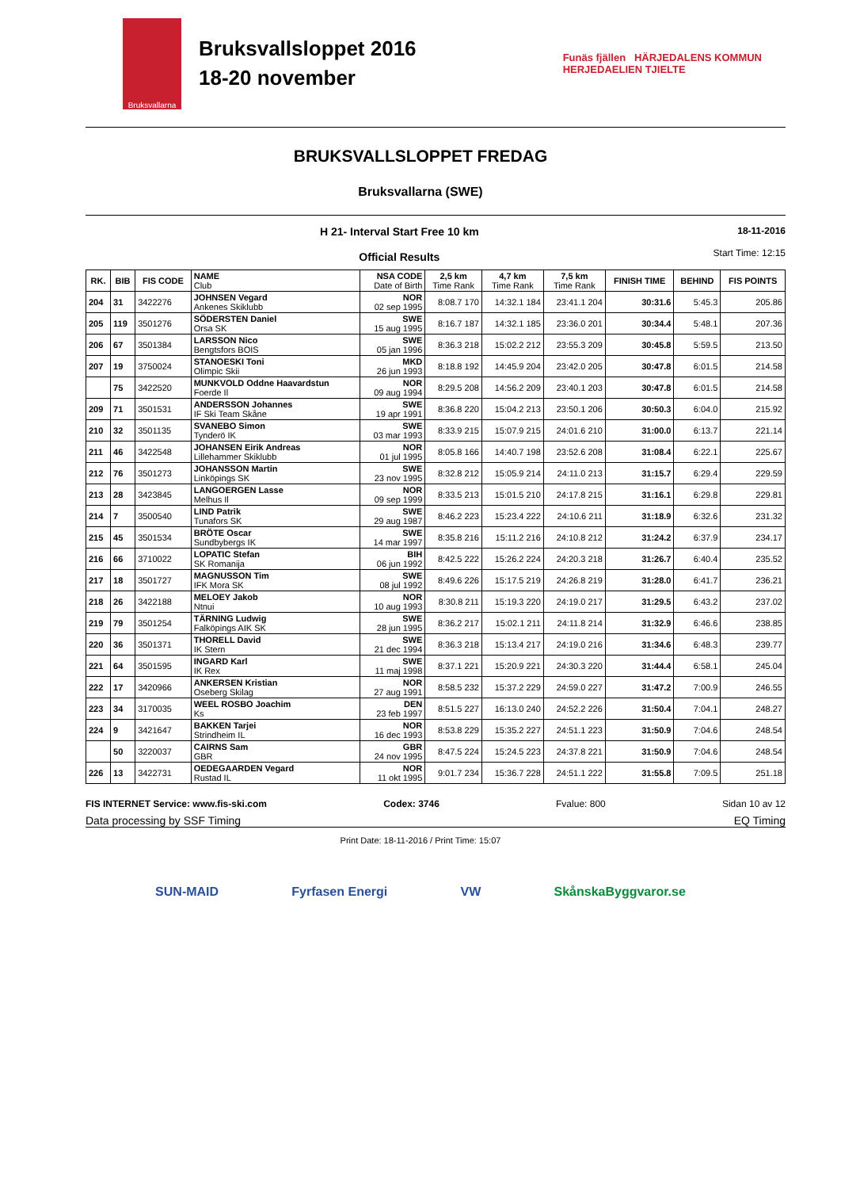Bruksvallarna
Bruksvallsloppet 2016
18-20 november
Funäs fjällen HÄRJEDALENS KOMMUN
HERJEDAELIEN TJIELTE
BRUKSVALLSLOPPET FREDAG
Bruksvallarna (SWE)
H 21- Interval Start Free 10 km
Official Results
18-11-2016
Start Time: 12:15
| RK. | BIB | FIS CODE | NAME Club | NSA CODE Date of Birth | 2,5 km Time Rank | 4,7 km Time Rank | 7,5 km Time Rank | FINISH TIME | BEHIND | FIS POINTS |
| --- | --- | --- | --- | --- | --- | --- | --- | --- | --- | --- |
| 204 | 31 | 3422276 | JOHNSEN Vegard Ankenes Skiklubb | NOR 02 sep 1995 | 8:08.7 170 | 14:32.1 184 | 23:41.1 204 | 30:31.6 | 5:45.3 | 205.86 |
| 205 | 119 | 3501276 | SÖDERSTEN Daniel Orsa SK | SWE 15 aug 1995 | 8:16.7 187 | 14:32.1 185 | 23:36.0 201 | 30:34.4 | 5:48.1 | 207.36 |
| 206 | 67 | 3501384 | LARSSON Nico Bengtsfors BOIS | SWE 05 jan 1996 | 8:36.3 218 | 15:02.2 212 | 23:55.3 209 | 30:45.8 | 5:59.5 | 213.50 |
| 207 | 19 | 3750024 | STANOESKI Toni Olimpic Skii | MKD 26 jun 1993 | 8:18.8 192 | 14:45.9 204 | 23:42.0 205 | 30:47.8 | 6:01.5 | 214.58 |
| | 75 | 3422520 | MUNKVOLD Oddne Haavardstun Foerde Il | NOR 09 aug 1994 | 8:29.5 208 | 14:56.2 209 | 23:40.1 203 | 30:47.8 | 6:01.5 | 214.58 |
| 209 | 71 | 3501531 | ANDERSSON Johannes IF Ski Team Skåne | SWE 19 apr 1991 | 8:36.8 220 | 15:04.2 213 | 23:50.1 206 | 30:50.3 | 6:04.0 | 215.92 |
| 210 | 32 | 3501135 | SVANEBO Simon Tynderö IK | SWE 03 mar 1993 | 8:33.9 215 | 15:07.9 215 | 24:01.6 210 | 31:00.0 | 6:13.7 | 221.14 |
| 211 | 46 | 3422548 | JOHANSEN Eirik Andreas Lillehammer Skiklubb | NOR 01 jul 1995 | 8:05.8 166 | 14:40.7 198 | 23:52.6 208 | 31:08.4 | 6:22.1 | 225.67 |
| 212 | 76 | 3501273 | JOHANSSON Martin Linköpings SK | SWE 23 nov 1995 | 8:32.8 212 | 15:05.9 214 | 24:11.0 213 | 31:15.7 | 6:29.4 | 229.59 |
| 213 | 28 | 3423845 | LANGOERGEN Lasse Melhus Il | NOR 09 sep 1999 | 8:33.5 213 | 15:01.5 210 | 24:17.8 215 | 31:16.1 | 6:29.8 | 229.81 |
| 214 | 7 | 3500540 | LIND Patrik Tunafors SK | SWE 29 aug 1987 | 8:46.2 223 | 15:23.4 222 | 24:10.6 211 | 31:18.9 | 6:32.6 | 231.32 |
| 215 | 45 | 3501534 | BRÖTE Oscar Sundbybergs IK | SWE 14 mar 1997 | 8:35.8 216 | 15:11.2 216 | 24:10.8 212 | 31:24.2 | 6:37.9 | 234.17 |
| 216 | 66 | 3710022 | LOPATIC Stefan SK Romanija | BIH 06 jun 1992 | 8:42.5 222 | 15:26.2 224 | 24:20.3 218 | 31:26.7 | 6:40.4 | 235.52 |
| 217 | 18 | 3501727 | MAGNUSSON Tim IFK Mora SK | SWE 08 jul 1992 | 8:49.6 226 | 15:17.5 219 | 24:26.8 219 | 31:28.0 | 6:41.7 | 236.21 |
| 218 | 26 | 3422188 | MELOEY Jakob Ntnui | NOR 10 aug 1993 | 8:30.8 211 | 15:19.3 220 | 24:19.0 217 | 31:29.5 | 6:43.2 | 237.02 |
| 219 | 79 | 3501254 | TÄRNING Ludwig Falköpings AIK SK | SWE 28 jun 1995 | 8:36.2 217 | 15:02.1 211 | 24:11.8 214 | 31:32.9 | 6:46.6 | 238.85 |
| 220 | 36 | 3501371 | THORELL David IK Stern | SWE 21 dec 1994 | 8:36.3 218 | 15:13.4 217 | 24:19.0 216 | 31:34.6 | 6:48.3 | 239.77 |
| 221 | 64 | 3501595 | INGARD Karl IK Rex | SWE 11 maj 1998 | 8:37.1 221 | 15:20.9 221 | 24:30.3 220 | 31:44.4 | 6:58.1 | 245.04 |
| 222 | 17 | 3420966 | ANKERSEN Kristian Oseberg Skilag | NOR 27 aug 1991 | 8:58.5 232 | 15:37.2 229 | 24:59.0 227 | 31:47.2 | 7:00.9 | 246.55 |
| 223 | 34 | 3170035 | WEEL ROSBO Joachim Ks | DEN 23 feb 1997 | 8:51.5 227 | 16:13.0 240 | 24:52.2 226 | 31:50.4 | 7:04.1 | 248.27 |
| 224 | 9 | 3421647 | BAKKEN Tarjei Strindheim IL | NOR 16 dec 1993 | 8:53.8 229 | 15:35.2 227 | 24:51.1 223 | 31:50.9 | 7:04.6 | 248.54 |
| | 50 | 3220037 | CAIRNS Sam GBR | GBR 24 nov 1995 | 8:47.5 224 | 15:24.5 223 | 24:37.8 221 | 31:50.9 | 7:04.6 | 248.54 |
| 226 | 13 | 3422731 | OEDEGAARDEN Vegard Rustad IL | NOR 11 okt 1995 | 9:01.7 234 | 15:36.7 228 | 24:51.1 222 | 31:55.8 | 7:09.5 | 251.18 |
FIS INTERNET Service: www.fis-ski.com Codex: 3746 Fvalue: 800 Sidan 10 av 12
Data processing by SSF Timing EQ Timing
Print Date: 18-11-2016 / Print Time: 15:07
SUN-MAID Fyrfasen Energi VW SkånskaByggvaror.se